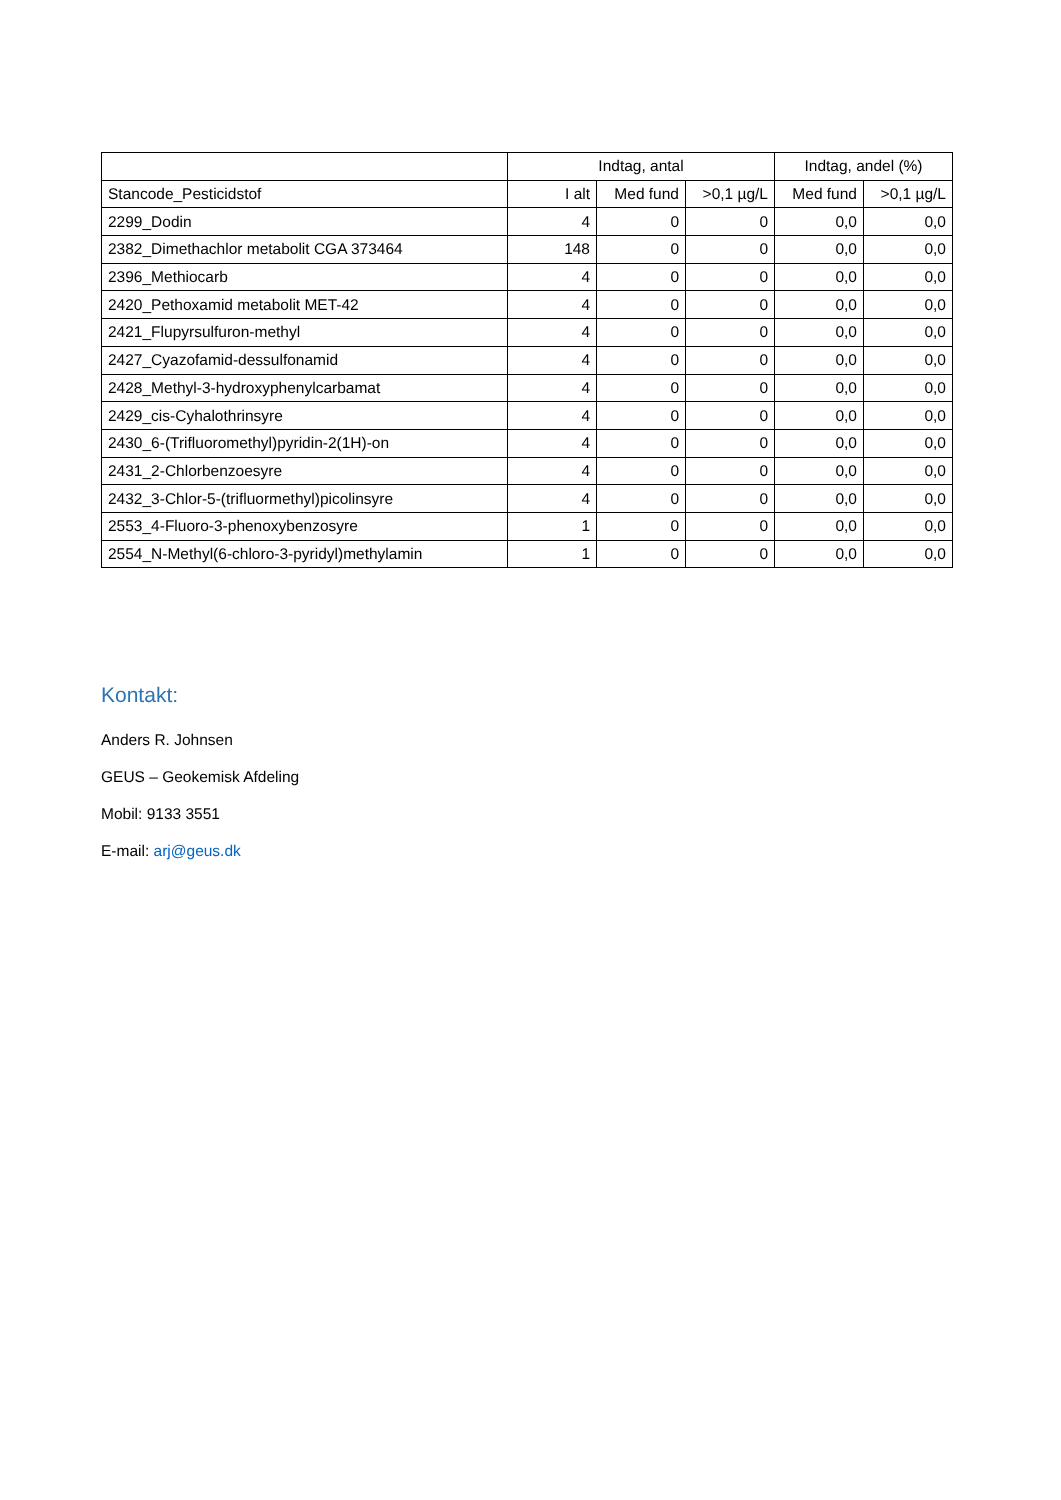| | Indtag, antal | | | Indtag, andel (%) | |
| --- | --- | --- | --- | --- | --- |
| Stancode_Pesticidstof | I alt | Med fund | >0,1 µg/L | Med fund | >0,1 µg/L |
| 2299_Dodin | 4 | 0 | 0 | 0,0 | 0,0 |
| 2382_Dimethachlor metabolit CGA 373464 | 148 | 0 | 0 | 0,0 | 0,0 |
| 2396_Methiocarb | 4 | 0 | 0 | 0,0 | 0,0 |
| 2420_Pethoxamid metabolit MET-42 | 4 | 0 | 0 | 0,0 | 0,0 |
| 2421_Flupyrsulfuron-methyl | 4 | 0 | 0 | 0,0 | 0,0 |
| 2427_Cyazofamid-dessulfonamid | 4 | 0 | 0 | 0,0 | 0,0 |
| 2428_Methyl-3-hydroxyphenylcarbamat | 4 | 0 | 0 | 0,0 | 0,0 |
| 2429_cis-Cyhalothrinsyre | 4 | 0 | 0 | 0,0 | 0,0 |
| 2430_6-(Trifluoromethyl)pyridin-2(1H)-on | 4 | 0 | 0 | 0,0 | 0,0 |
| 2431_2-Chlorbenzoesyre | 4 | 0 | 0 | 0,0 | 0,0 |
| 2432_3-Chlor-5-(trifluormethyl)picolinsyre | 4 | 0 | 0 | 0,0 | 0,0 |
| 2553_4-Fluoro-3-phenoxybenzosyre | 1 | 0 | 0 | 0,0 | 0,0 |
| 2554_N-Methyl(6-chloro-3-pyridyl)methylamin | 1 | 0 | 0 | 0,0 | 0,0 |
Kontakt:
Anders R. Johnsen
GEUS – Geokemisk Afdeling
Mobil: 9133 3551
E-mail: arj@geus.dk